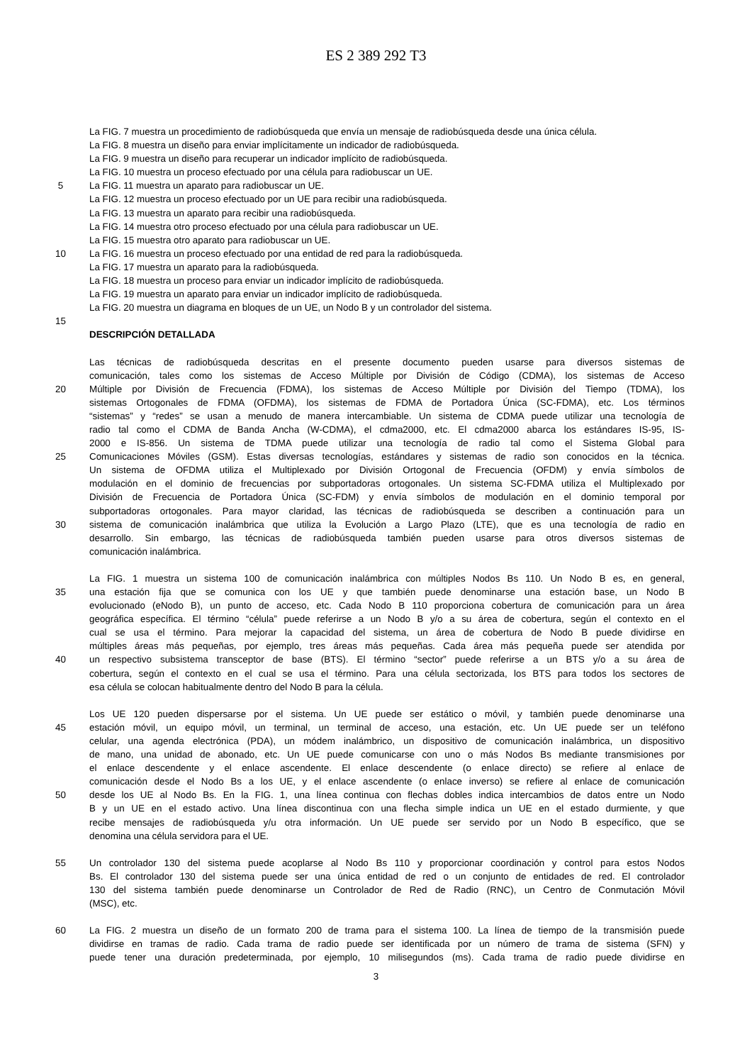ES 2 389 292 T3
La FIG. 7 muestra un procedimiento de radiobúsqueda que envía un mensaje de radiobúsqueda desde una única célula.
La FIG. 8 muestra un diseño para enviar implícitamente un indicador de radiobúsqueda.
La FIG. 9 muestra un diseño para recuperar un indicador implícito de radiobúsqueda.
La FIG. 10 muestra un proceso efectuado por una célula para radiobuscar un UE.
5 La FIG. 11 muestra un aparato para radiobuscar un UE.
La FIG. 12 muestra un proceso efectuado por un UE para recibir una radiobúsqueda.
La FIG. 13 muestra un aparato para recibir una radiobúsqueda.
La FIG. 14 muestra otro proceso efectuado por una célula para radiobuscar un UE.
La FIG. 15 muestra otro aparato para radiobuscar un UE.
10 La FIG. 16 muestra un proceso efectuado por una entidad de red para la radiobúsqueda.
La FIG. 17 muestra un aparato para la radiobúsqueda.
La FIG. 18 muestra un proceso para enviar un indicador implícito de radiobúsqueda.
La FIG. 19 muestra un aparato para enviar un indicador implícito de radiobúsqueda.
La FIG. 20 muestra un diagrama en bloques de un UE, un Nodo B y un controlador del sistema.
15
DESCRIPCIÓN DETALLADA
Las técnicas de radiobúsqueda descritas en el presente documento pueden usarse para diversos sistemas de
comunicación, tales como los sistemas de Acceso Múltiple por División de Código (CDMA), los sistemas de Acceso
20 Múltiple por División de Frecuencia (FDMA), los sistemas de Acceso Múltiple por División del Tiempo (TDMA), los
sistemas Ortogonales de FDMA (OFDMA), los sistemas de FDMA de Portadora Única (SC-FDMA), etc. Los términos
“sistemas” y “redes” se usan a menudo de manera intercambiable. Un sistema de CDMA puede utilizar una tecnología de
radio tal como el CDMA de Banda Ancha (W-CDMA), el cdma2000, etc. El cdma2000 abarca los estándares IS-95, IS-
2000 e IS-856. Un sistema de TDMA puede utilizar una tecnología de radio tal como el Sistema Global para
25 Comunicaciones Móviles (GSM). Estas diversas tecnologías, estándares y sistemas de radio son conocidos en la técnica.
Un sistema de OFDMA utiliza el Multiplexado por División Ortogonal de Frecuencia (OFDM) y envía símbolos de
modulación en el dominio de frecuencias por subportadoras ortogonales. Un sistema SC-FDMA utiliza el Multiplexado por
División de Frecuencia de Portadora Única (SC-FDM) y envía símbolos de modulación en el dominio temporal por
subportadoras ortogonales. Para mayor claridad, las técnicas de radiobúsqueda se describen a continuación para un
30 sistema de comunicación inalámbrica que utiliza la Evolución a Largo Plazo (LTE), que es una tecnología de radio en
desarrollo. Sin embargo, las técnicas de radiobúsqueda también pueden usarse para otros diversos sistemas de
comunicación inalámbrica.
La FIG. 1 muestra un sistema 100 de comunicación inalámbrica con múltiples Nodos Bs 110. Un Nodo B es, en general,
35 una estación fija que se comunica con los UE y que también puede denominarse una estación base, un Nodo B
evolucionado (eNodo B), un punto de acceso, etc. Cada Nodo B 110 proporciona cobertura de comunicación para un área
geográfica específica. El término “célula” puede referirse a un Nodo B y/o a su área de cobertura, según el contexto en el
cual se usa el término. Para mejorar la capacidad del sistema, un área de cobertura de Nodo B puede dividirse en
múltiples áreas más pequeñas, por ejemplo, tres áreas más pequeñas. Cada área más pequeña puede ser atendida por
40 un respectivo subsistema transceptor de base (BTS). El término “sector” puede referirse a un BTS y/o a su área de
cobertura, según el contexto en el cual se usa el término. Para una célula sectorizada, los BTS para todos los sectores de
esa célula se colocan habitualmente dentro del Nodo B para la célula.
Los UE 120 pueden dispersarse por el sistema. Un UE puede ser estático o móvil, y también puede denominarse una
45 estación móvil, un equipo móvil, un terminal, un terminal de acceso, una estación, etc. Un UE puede ser un teléfono
celular, una agenda electrónica (PDA), un módem inalámbrico, un dispositivo de comunicación inalámbrica, un dispositivo
de mano, una unidad de abonado, etc. Un UE puede comunicarse con uno o más Nodos Bs mediante transmisiones por
el enlace descendente y el enlace ascendente. El enlace descendente (o enlace directo) se refiere al enlace de
comunicación desde el Nodo Bs a los UE, y el enlace ascendente (o enlace inverso) se refiere al enlace de comunicación
50 desde los UE al Nodo Bs. En la FIG. 1, una línea continua con flechas dobles indica intercambios de datos entre un Nodo
B y un UE en el estado activo. Una línea discontinua con una flecha simple indica un UE en el estado durmiente, y que
recibe mensajes de radiobúsqueda y/u otra información. Un UE puede ser servido por un Nodo B específico, que se
denomina una célula servidora para el UE.
55 Un controlador 130 del sistema puede acoplarse al Nodo Bs 110 y proporcionar coordinación y control para estos Nodos
Bs. El controlador 130 del sistema puede ser una única entidad de red o un conjunto de entidades de red. El controlador
130 del sistema también puede denominarse un Controlador de Red de Radio (RNC), un Centro de Conmutación Móvil
(MSC), etc.
60 La FIG. 2 muestra un diseño de un formato 200 de trama para el sistema 100. La línea de tiempo de la transmisión puede
dividirse en tramas de radio. Cada trama de radio puede ser identificada por un número de trama de sistema (SFN) y
puede tener una duración predeterminada, por ejemplo, 10 milisegundos (ms). Cada trama de radio puede dividirse en
3